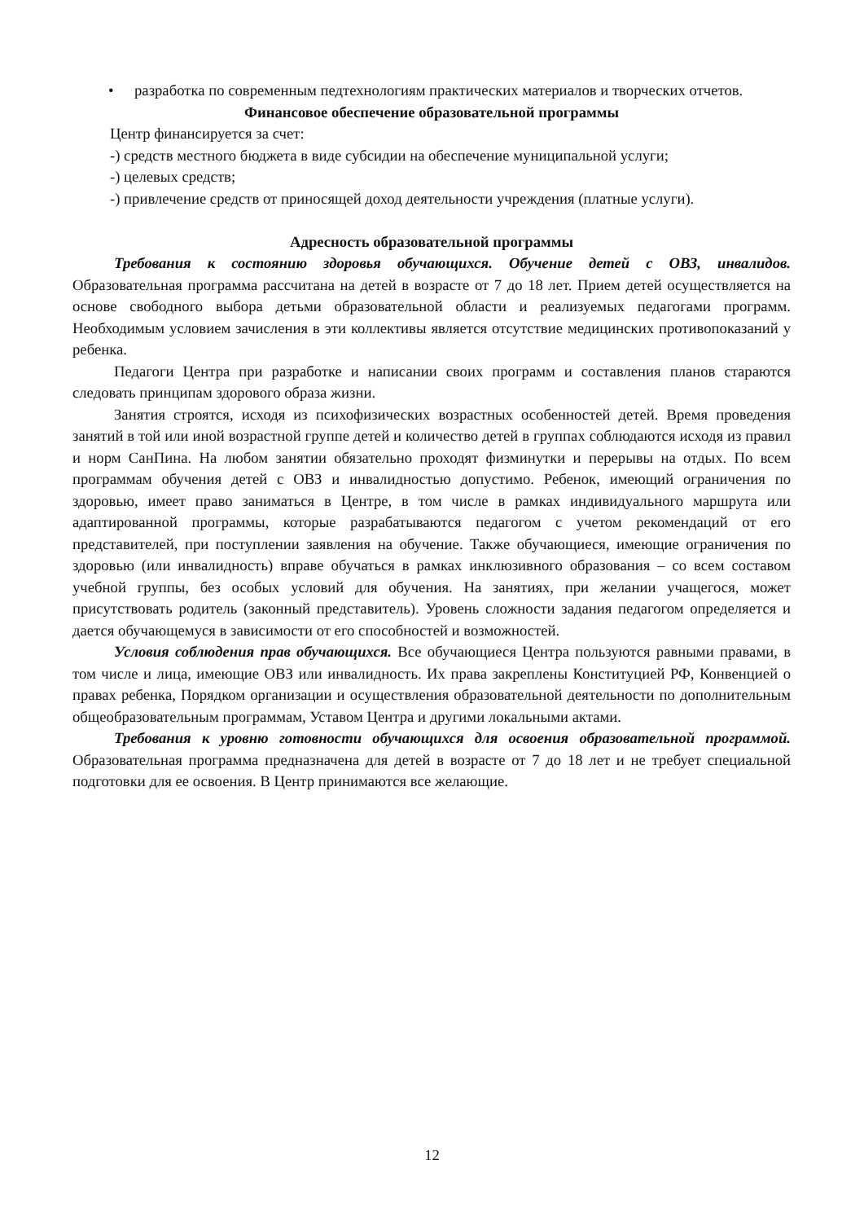• разработка по современным педтехнологиям практических материалов и творческих отчетов.
Финансовое обеспечение образовательной программы
Центр финансируется за счет:
-) средств местного бюджета в виде субсидии на обеспечение муниципальной услуги;
-) целевых средств;
-) привлечение средств от приносящей доход деятельности учреждения (платные услуги).
Адресность образовательной программы
Требования к состоянию здоровья обучающихся. Обучение детей с ОВЗ, инвалидов. Образовательная программа рассчитана на детей в возрасте от 7 до 18 лет. Прием детей осуществляется на основе свободного выбора детьми образовательной области и реализуемых педагогами программ. Необходимым условием зачисления в эти коллективы является отсутствие медицинских противопоказаний у ребенка.
Педагоги Центра при разработке и написании своих программ и составления планов стараются следовать принципам здорового образа жизни.
Занятия строятся, исходя из психофизических возрастных особенностей детей. Время проведения занятий в той или иной возрастной группе детей и количество детей в группах соблюдаются исходя из правил и норм СанПина. На любом занятии обязательно проходят физминутки и перерывы на отдых. По всем программам обучения детей с ОВЗ и инвалидностью допустимо. Ребенок, имеющий ограничения по здоровью, имеет право заниматься в Центре, в том числе в рамках индивидуального маршрута или адаптированной программы, которые разрабатываются педагогом с учетом рекомендаций от его представителей, при поступлении заявления на обучение. Также обучающиеся, имеющие ограничения по здоровью (или инвалидность) вправе обучаться в рамках инклюзивного образования – со всем составом учебной группы, без особых условий для обучения. На занятиях, при желании учащегося, может присутствовать родитель (законный представитель). Уровень сложности задания педагогом определяется и дается обучающемуся в зависимости от его способностей и возможностей.
Условия соблюдения прав обучающихся. Все обучающиеся Центра пользуются равными правами, в том числе и лица, имеющие ОВЗ или инвалидность. Их права закреплены Конституцией РФ, Конвенцией о правах ребенка, Порядком организации и осуществления образовательной деятельности по дополнительным общеобразовательным программам, Уставом Центра и другими локальными актами.
Требования к уровню готовности обучающихся для освоения образовательной программой. Образовательная программа предназначена для детей в возрасте от 7 до 18 лет и не требует специальной подготовки для ее освоения. В Центр принимаются все желающие.
12